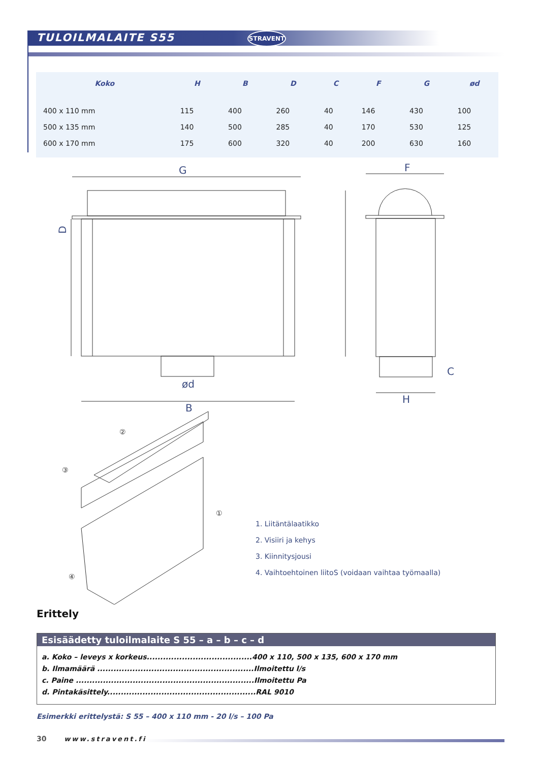TULOILMALAITE S55 STRAVENT
| Koko | H | B | D | C | F | G | ød |
| --- | --- | --- | --- | --- | --- | --- | --- |
| 400 x 110 mm | 115 | 400 | 260 | 40 | 146 | 430 | 100 |
| 500 x 135 mm | 140 | 500 | 285 | 40 | 170 | 530 | 125 |
| 600 x 170 mm | 175 | 600 | 320 | 40 | 200 | 630 | 160 |
G
D
ød
B
F
C
H
②
③
①
④
1. Liitäntälaatikko
2. Visiiri ja kehys
3. Kiinnitysjousi
4. Vaihtoehtoinen liitoS (voidaan vaihtaa työmaalla)
Erittely
Esisäädetty tuloilmalaite S 55 – a – b – c – d
a. Koko – leveys x korkeus.......................................400 x 110, 500 x 135, 600 x 170 mm
b. Ilmamäärä ..........................................................Ilmoitettu l/s
c. Paine ..................................................................Ilmoitettu Pa
d. Pintakäsittely.......................................................RAL 9010
Esimerkki erittelystä: S 55 – 400 x 110 mm - 20 l/s – 100 Pa
30 www.stravent.fi